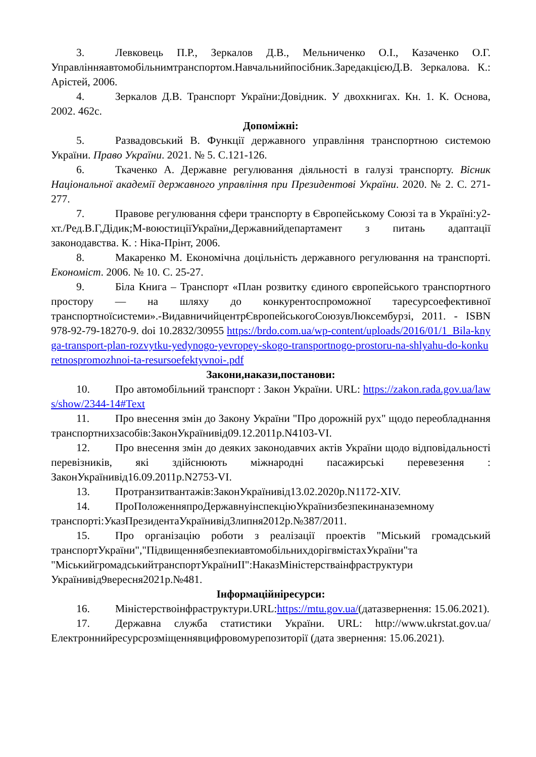3. Левковець П.Р., Зеркалов Д.В., Мельниченко О.І., Казаченко О.Г. Управлінняавтомобільнимтранспортом.Навчальнийпосібник.ЗаредакцієюД.В. Зеркалова. К.: Арістей, 2006.
4. Зеркалов Д.В. Транспорт України:Довідник. У двохкнигах. Кн. 1. К. Основа, 2002. 462с.
Допоміжні:
5. Развадовський В. Функції державного управління транспортною системою України. Право України. 2021. № 5. С.121-126.
6. Ткаченко А. Державне регулювання діяльності в галузі транспорту. Вісник Національної академії державного управління при Президентові України. 2020. № 2. С. 271-277.
7. Правове регулювання сфери транспорту в Європейському Союзі та в Україні:у2-хт./Ред.В.Г,Дідик;М-воюстиціїУкраїни,Державнийдепартамент з питань адаптації законодавства. К. : Ніка-Прінт, 2006.
8. Макаренко М. Економічна доцільність державного регулювання на транспорті. Економіст. 2006. № 10. С. 25-27.
9. Біла Книга – Транспорт «План розвитку єдиного європейського транспортного простору — на шляху до конкурентоспроможної таресурсоефективної транспортноїсистеми».-ВидавничийцентрЄвропейськогоСоюзувЛюксембурзі, 2011. - ISBN 978-92-79-18270-9. doi 10.2832/30955 https://brdo.com.ua/wp-content/uploads/2016/01/1_Bila-knyga-transport-plan-rozvytku-yedynogo-yevropey-skogo-transportnogo-prostoru-na-shlyahu-do-konkuretnospromozhnoi-ta-resursoefektyvnoi-.pdf
Закони,накази,постанови:
10. Про автомобільний транспорт : Закон України. URL: https://zakon.rada.gov.ua/laws/show/2344-14#Text
11. Про внесення змін до Закону України "Про дорожній рух" щодо переобладнання транспортнихзасобів:ЗаконУкраїнивід09.12.2011р.N4103-VI.
12. Про внесення змін до деяких законодавчих актів України щодо відповідальності перевізників, які здійснюють міжнародні пасажирські перевезення : ЗаконУкраїнивід16.09.2011р.N2753-VI.
13. Протранзитвантажів:ЗаконУкраїнивід13.02.2020р.N1172-XIV.
14. ПроПоложенняпроДержавнуінспекціюУкраїнизбезпекинаназемному транспорті:УказПрезидентаУкраїнивід3липня2012р.№387/2011.
15. Про організацію роботи з реалізації проектів "Міський громадський транспортУкраїни","ПідвищеннябезпекиавтомобільнихдорігвмістахУкраїни"та "МіськийгромадськийтранспортУкраїниII":НаказМіністерстваінфраструктури Українивід9вересня2021р.№481.
Інформаційніресурси:
16. Міністерствоінфраструктури.URL:https://mtu.gov.ua/(датазвернення: 15.06.2021).
17. Державна служба статистики України. URL: http://www.ukrstat.gov.ua/Електроннийресурсрозміщеннявцифровомурепозиторії (дата звернення: 15.06.2021).